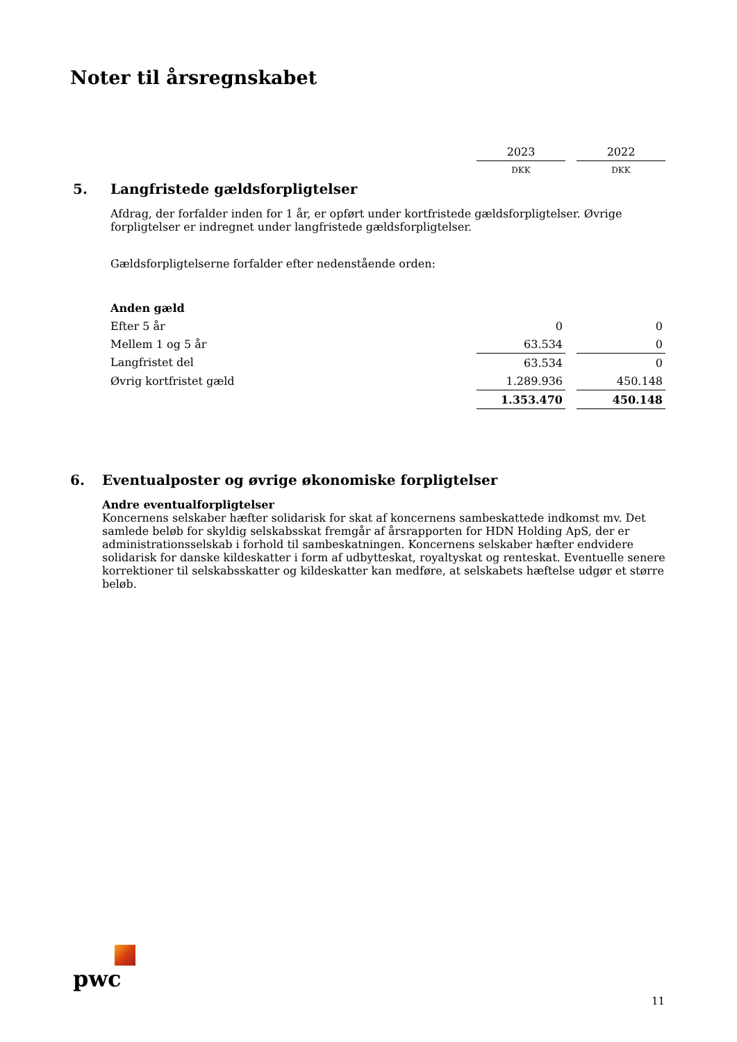Noter til årsregnskabet
| | | 2023 | | 2022 |
| | | DKK | | DKK |
| 5. | Langfristede gældsforpligtelser | | | |
| | Afdrag, der forfalder inden for 1 år, er opført under kortfristede gældsforpligtelser. Øvrige forpligtelser er indregnet under langfristede gældsforpligtelser. | | | |
| | Gældsforpligtelserne forfalder efter nedenstående orden: | | | |
| | Anden gæld | | | |
| | Efter 5 år | 0 | | 0 |
| | Mellem 1 og 5 år | 63.534 | | 0 |
| | Langfristet del | 63.534 | | 0 |
| | Øvrig kortfristet gæld | 1.289.936 | | 450.148 |
| | | 1.353.470 | | 450.148 |
6. Eventualposter og øvrige økonomiske forpligtelser
Andre eventualforpligtelser
Koncernens selskaber hæfter solidarisk for skat af koncernens sambeskattede indkomst mv. Det samlede beløb for skyldig selskabsskat fremgår af årsrapporten for HDN Holding ApS, der er administrationsselskab i forhold til sambeskatningen. Koncernens selskaber hæfter endvidere solidarisk for danske kildeskatter i form af udbytteskat, royaltyskat og renteskat. Eventuelle senere korrektioner til selskabsskatter og kildeskatter kan medføre, at selskabets hæftelse udgør et større beløb.
pwc
11